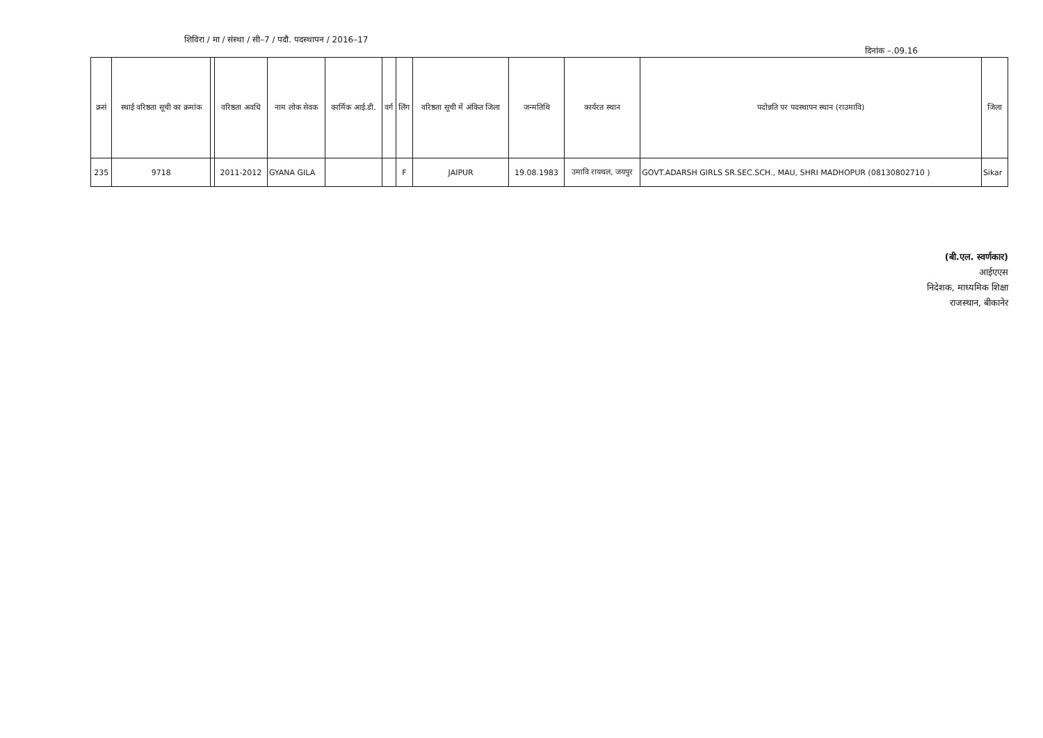शिविरा / मा / संस्था / सी–7 / पदौ. पदस्थापन / 2016–17
दिनांक –.09.16
| क्रसं | स्थाई वरिष्ठता सूची का क्रमांक | | वरिष्ठता अवधि | नाम लोक सेवक | कार्मिक आई.डी. | वर्ग | लिंग | वरिष्ठता सूची में अंकित जिला | जन्मतिथि | कार्यरत स्थान | पदोन्नति पर पदस्थापन स्थान (राउमावि) | जिला |
| --- | --- | --- | --- | --- | --- | --- | --- | --- | --- | --- | --- | --- |
| 235 | 9718 | | 2011-2012 | GYANA GILA | | | F | JAIPUR | 19.08.1983 | उमावि रायथल, जयपुर | GOVT.ADARSH GIRLS SR.SEC.SCH., MAU, SHRI MADHOPUR (08130802710 ) | Sikar |
(बी.एल. स्वर्णकार)
आईएएस
निदेशक, माध्यमिक शिक्षा
राजस्थान, बीकानेर